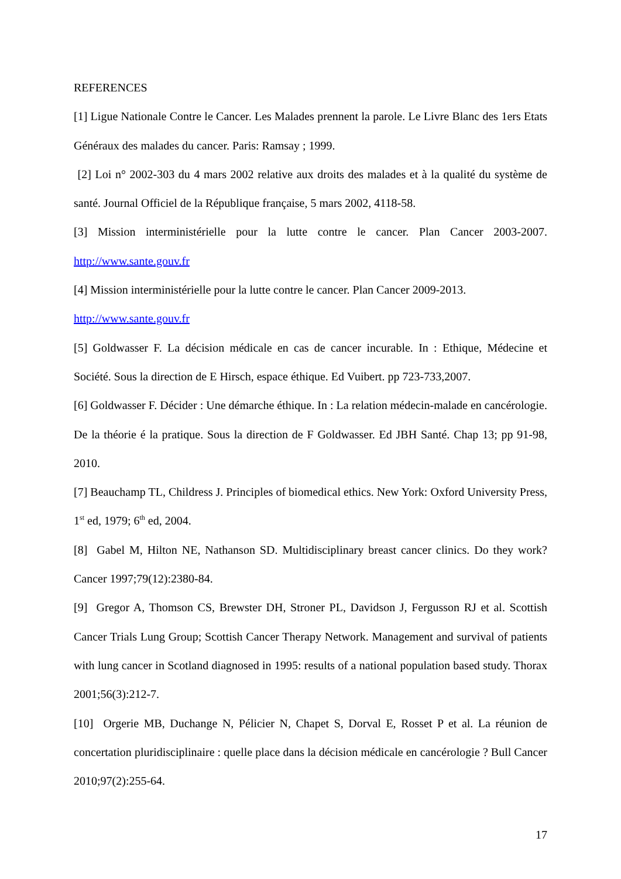REFERENCES
[1] Ligue Nationale Contre le Cancer. Les Malades prennent la parole. Le Livre Blanc des 1ers Etats Généraux des malades du cancer. Paris: Ramsay ; 1999.
[2] Loi n° 2002-303 du 4 mars 2002 relative aux droits des malades et à la qualité du système de santé. Journal Officiel de la République française, 5 mars 2002, 4118-58.
[3] Mission interministérielle pour la lutte contre le cancer. Plan Cancer 2003-2007. http://www.sante.gouv.fr
[4] Mission interministérielle pour la lutte contre le cancer. Plan Cancer 2009-2013.
http://www.sante.gouv.fr
[5] Goldwasser F. La décision médicale en cas de cancer incurable. In : Ethique, Médecine et Société. Sous la direction de E Hirsch, espace éthique. Ed Vuibert. pp 723-733,2007.
[6] Goldwasser F. Décider : Une démarche éthique. In : La relation médecin-malade en cancérologie. De la théorie é la pratique. Sous la direction de F Goldwasser. Ed JBH Santé. Chap 13; pp 91-98, 2010.
[7] Beauchamp TL, Childress J. Principles of biomedical ethics. New York: Oxford University Press, 1<sup>st</sup> ed, 1979; 6<sup>th</sup> ed, 2004.
[8] Gabel M, Hilton NE, Nathanson SD. Multidisciplinary breast cancer clinics. Do they work? Cancer 1997;79(12):2380-84.
[9] Gregor A, Thomson CS, Brewster DH, Stroner PL, Davidson J, Fergusson RJ et al. Scottish Cancer Trials Lung Group; Scottish Cancer Therapy Network. Management and survival of patients with lung cancer in Scotland diagnosed in 1995: results of a national population based study. Thorax 2001;56(3):212-7.
[10] Orgerie MB, Duchange N, Pélicier N, Chapet S, Dorval E, Rosset P et al. La réunion de concertation pluridisciplinaire : quelle place dans la décision médicale en cancérologie ? Bull Cancer 2010;97(2):255-64.
17